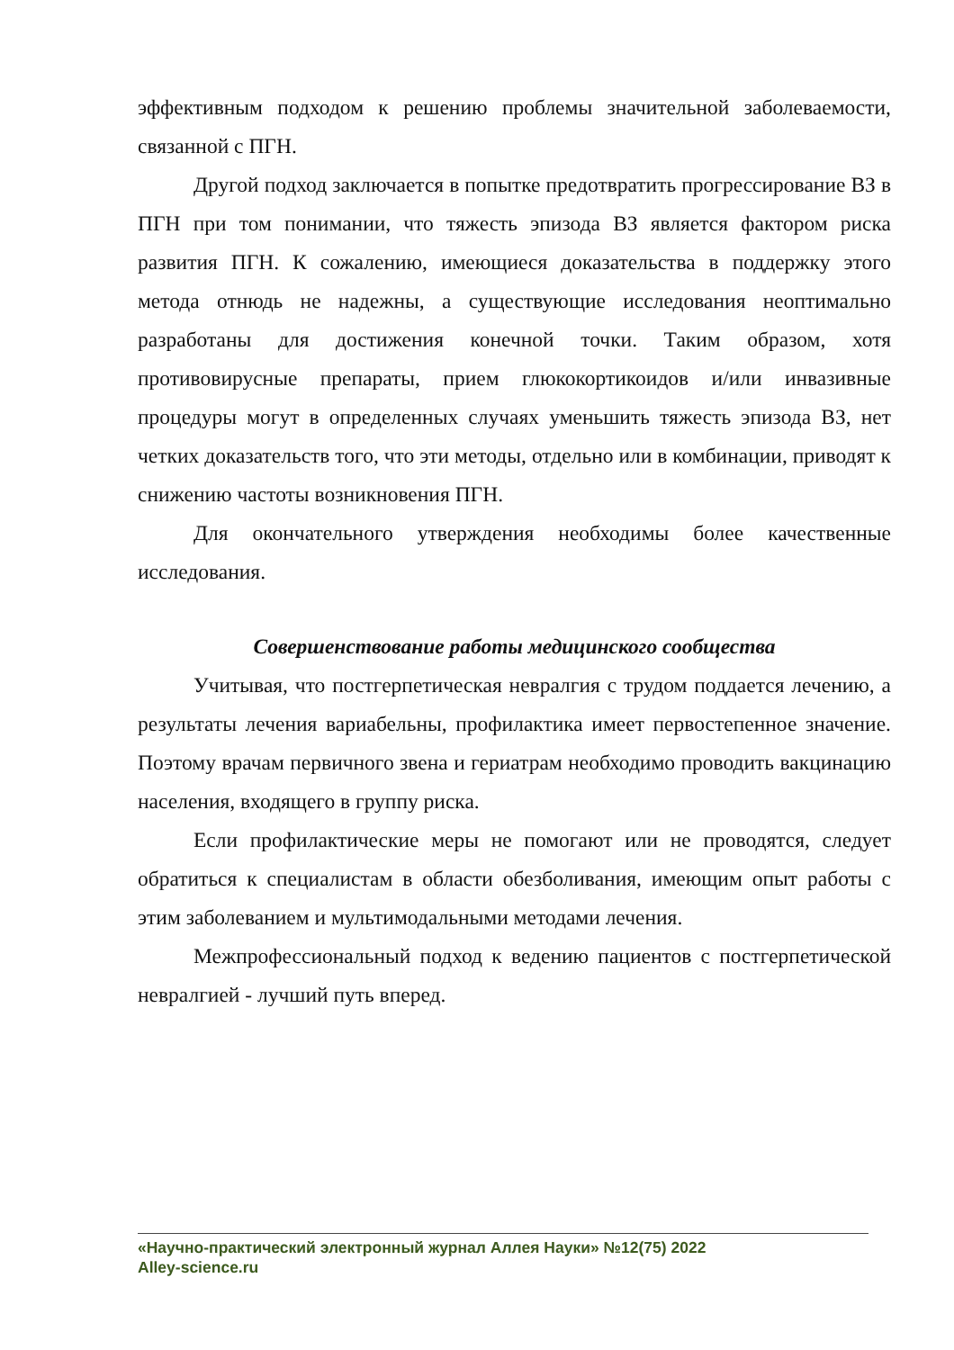эффективным подходом к решению проблемы значительной заболеваемости, связанной с ПГН.
Другой подход заключается в попытке предотвратить прогрессирование ВЗ в ПГН при том понимании, что тяжесть эпизода ВЗ является фактором риска развития ПГН. К сожалению, имеющиеся доказательства в поддержку этого метода отнюдь не надежны, а существующие исследования неоптимально разработаны для достижения конечной точки. Таким образом, хотя противовирусные препараты, прием глюкокортикоидов и/или инвазивные процедуры могут в определенных случаях уменьшить тяжесть эпизода ВЗ, нет четких доказательств того, что эти методы, отдельно или в комбинации, приводят к снижению частоты возникновения ПГН.
Для окончательного утверждения необходимы более качественные исследования.
Совершенствование работы медицинского сообщества
Учитывая, что постгерпетическая невралгия с трудом поддается лечению, а результаты лечения вариабельны, профилактика имеет первостепенное значение. Поэтому врачам первичного звена и гериатрам необходимо проводить вакцинацию населения, входящего в группу риска.
Если профилактические меры не помогают или не проводятся, следует обратиться к специалистам в области обезболивания, имеющим опыт работы с этим заболеванием и мультимодальными методами лечения.
Межпрофессиональный подход к ведению пациентов с постгерпетической невралгией - лучший путь вперед.
«Научно-практический электронный журнал Аллея Науки» №12(75) 2022
Alley-science.ru